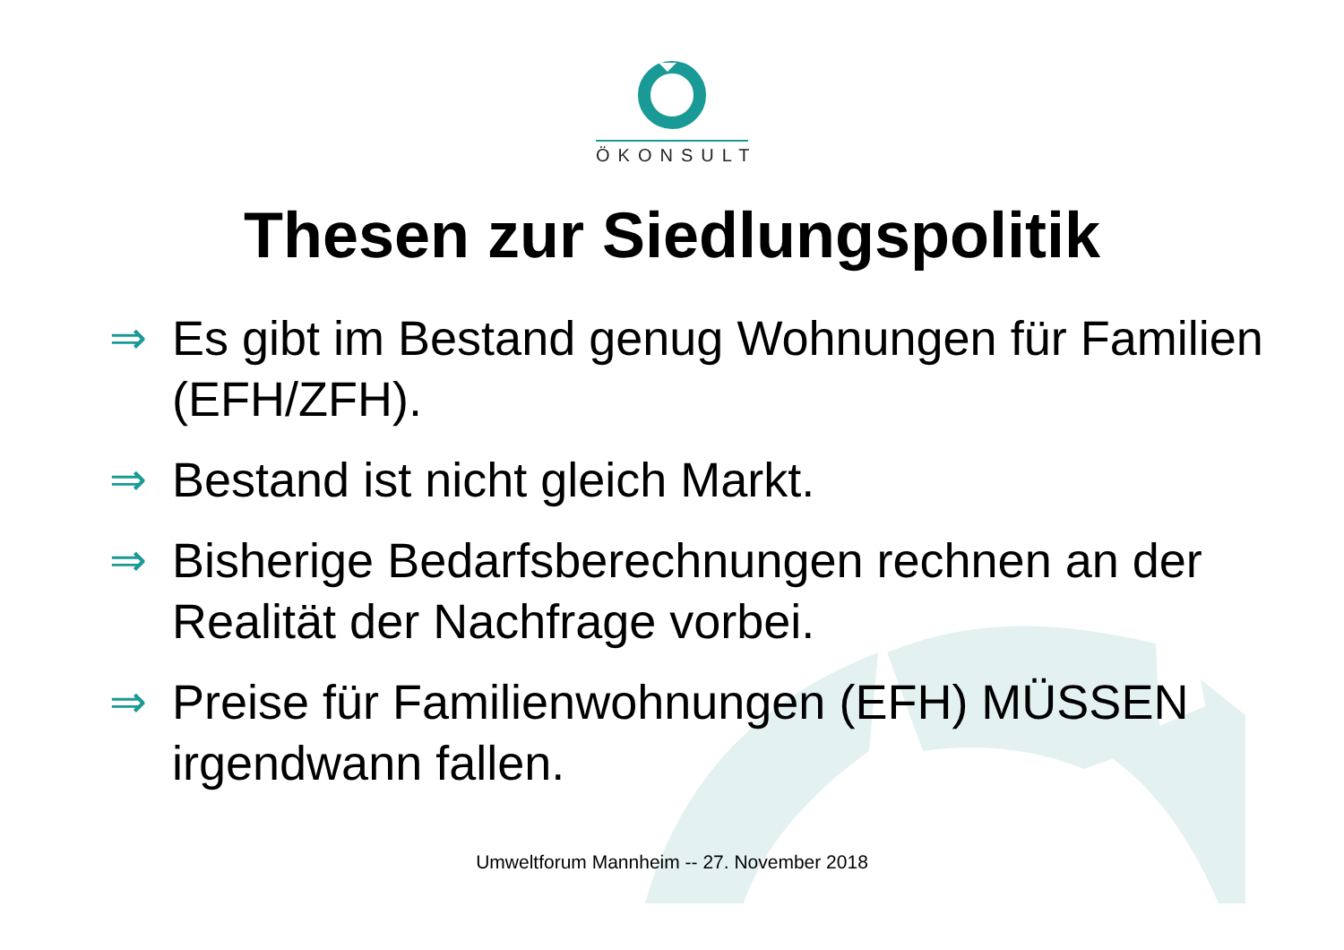ÖKONSULT
Thesen zur Siedlungspolitik
⇒ Es gibt im Bestand genug Wohnungen für Familien (EFH/ZFH).
⇒ Bestand ist nicht gleich Markt.
⇒ Bisherige Bedarfsberechnungen rechnen an der Realität der Nachfrage vorbei.
⇒ Preise für Familienwohnungen (EFH) MÜSSEN irgendwann fallen.
Umweltforum Mannheim -- 27. November 2018